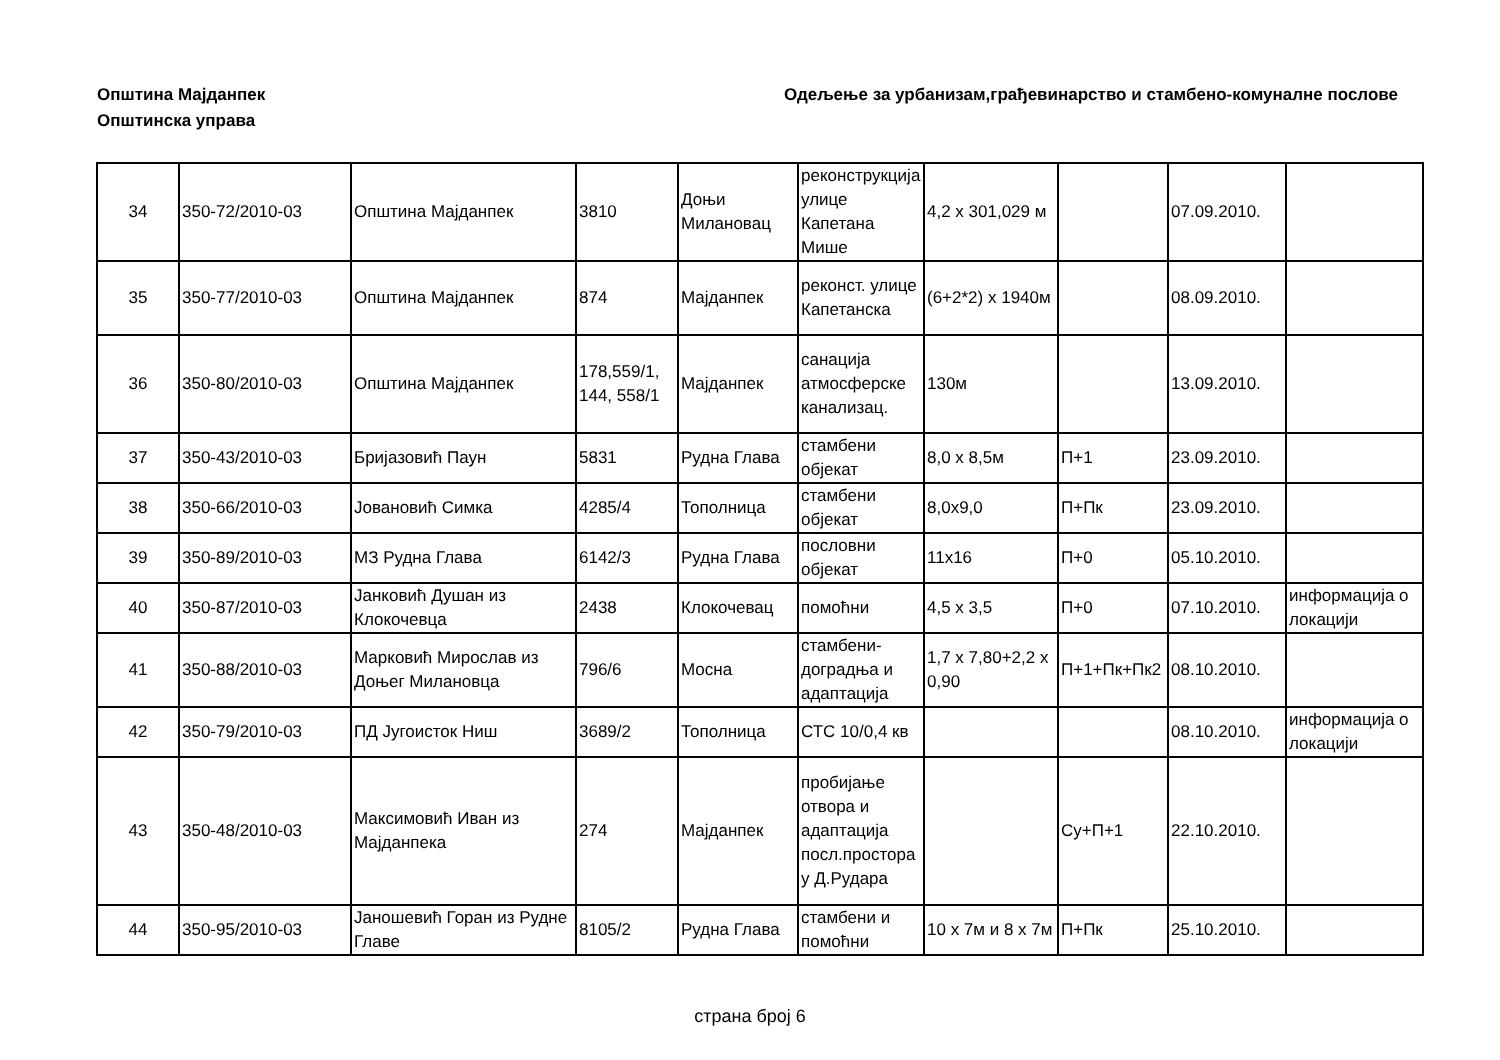Општина Мајданпек
Општинска управа
Одељење за урбанизам,грађевинарство и стамбено-комуналне послове
| 34 | 350-72/2010-03 | Општина Мајданпек | 3810 | Доњи Милановац | реконструкција улице Капетана Мише | 4,2 x 301,029 м | | 07.09.2010. | |
| 35 | 350-77/2010-03 | Општина Мајданпек | 874 | Мајданпек | реконст. улице Капетанска | (6+2*2) x 1940м | | 08.09.2010. | |
| 36 | 350-80/2010-03 | Општина Мајданпек | 178,559/1, 144, 558/1 | Мајданпек | санација атмосферске канализац. | 130м | | 13.09.2010. | |
| 37 | 350-43/2010-03 | Бријазовић Паун | 5831 | Рудна Глава | стамбени објекат | 8,0 x 8,5м | П+1 | 23.09.2010. | |
| 38 | 350-66/2010-03 | Јовановић Симка | 4285/4 | Тополница | стамбени објекат | 8,0x9,0 | П+Пк | 23.09.2010. | |
| 39 | 350-89/2010-03 | МЗ Рудна Глава | 6142/3 | Рудна Глава | пословни објекат | 11x16 | П+0 | 05.10.2010. | |
| 40 | 350-87/2010-03 | Јанковић Душан из Клокочевца | 2438 | Клокочевац | помоћни | 4,5 x 3,5 | П+0 | 07.10.2010. | информација о локацији |
| 41 | 350-88/2010-03 | Марковић Мирослав из Доњег Милановца | 796/6 | Мосна | стамбени-доградња и адаптација | 1,7 x 7,80+2,2 x 0,90 | П+1+Пк+Пк2 | 08.10.2010. | |
| 42 | 350-79/2010-03 | ПД Југоисток Ниш | 3689/2 | Тополница | СТС 10/0,4 кв | | | 08.10.2010. | информација о локацији |
| 43 | 350-48/2010-03 | Максимовић Иван из Мајданпека | 274 | Мајданпек | пробијање отвора и адаптација посл.простора у Д.Рудара | | Су+П+1 | 22.10.2010. | |
| 44 | 350-95/2010-03 | Јаношевић Горан из Рудне Главе | 8105/2 | Рудна Глава | стамбени и помоћни | 10 x 7м и 8 x 7м | П+Пк | 25.10.2010. | |
страна број 6